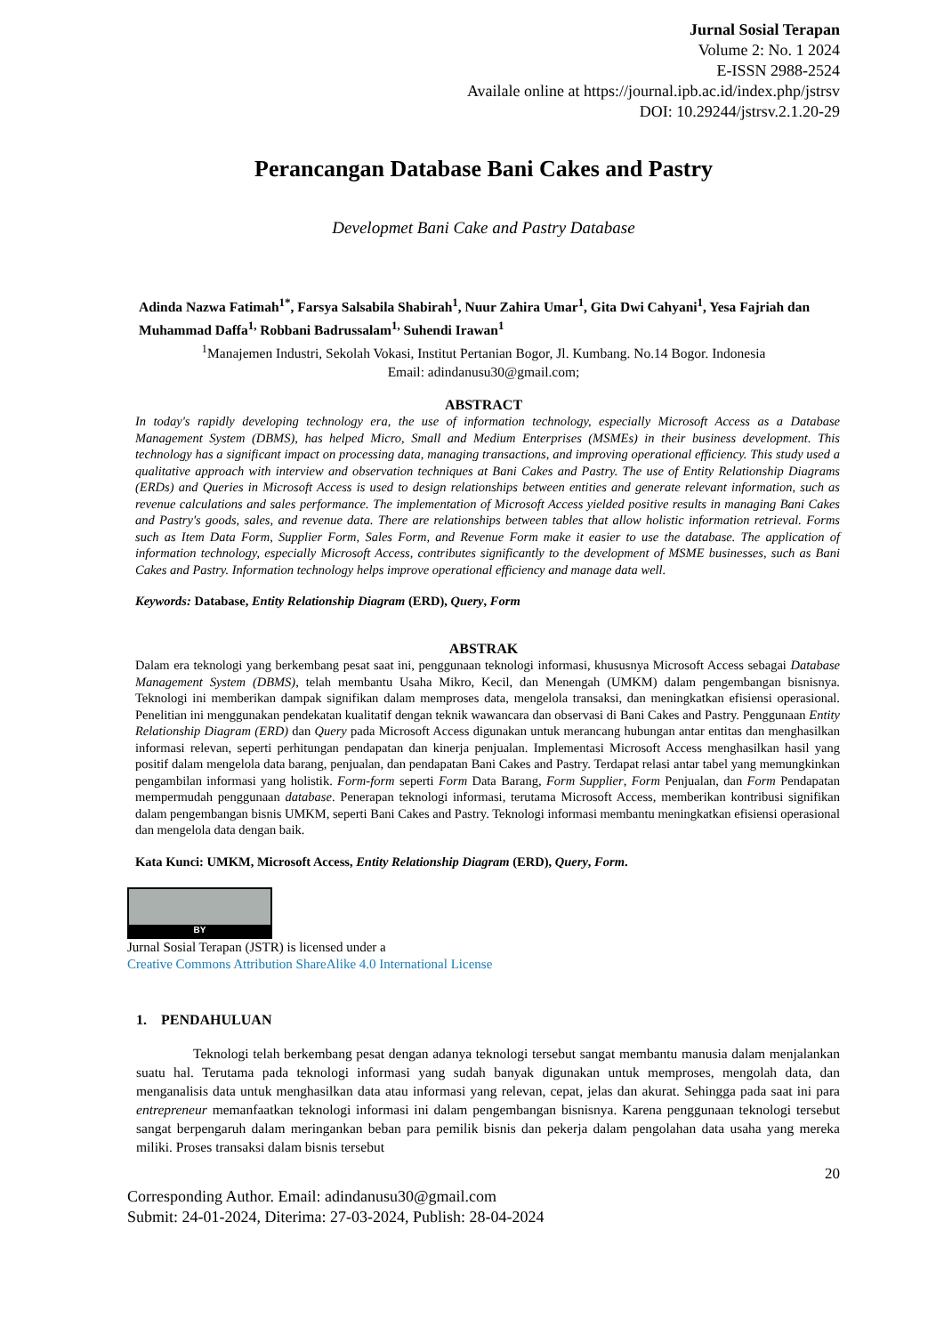Jurnal Sosial Terapan
Volume 2: No. 1 2024
E-ISSN 2988-2524
Availale online at https://journal.ipb.ac.id/index.php/jstrsv
DOI: 10.29244/jstrsv.2.1.20-29
Perancangan Database Bani Cakes and Pastry
Developmet Bani Cake and Pastry Database
Adinda Nazwa Fatimah<sup>1*</sup>, Farsya Salsabila Shabirah<sup>1</sup>, Nuur Zahira Umar<sup>1</sup>, Gita Dwi Cahyani<sup>1</sup>, Yesa Fajriah dan Muhammad Daffa<sup>1,</sup> Robbani Badrussalam<sup>1,</sup> Suhendi Irawan<sup>1</sup>
<sup>1</sup> Manajemen Industri, Sekolah Vokasi, Institut Pertanian Bogor, Jl. Kumbang. No.14 Bogor. Indonesia
Email: adindanusu30@gmail.com;
ABSTRACT
In today's rapidly developing technology era, the use of information technology, especially Microsoft Access as a Database Management System (DBMS), has helped Micro, Small and Medium Enterprises (MSMEs) in their business development. This technology has a significant impact on processing data, managing transactions, and improving operational efficiency. This study used a qualitative approach with interview and observation techniques at Bani Cakes and Pastry. The use of Entity Relationship Diagrams (ERDs) and Queries in Microsoft Access is used to design relationships between entities and generate relevant information, such as revenue calculations and sales performance. The implementation of Microsoft Access yielded positive results in managing Bani Cakes and Pastry's goods, sales, and revenue data. There are relationships between tables that allow holistic information retrieval. Forms such as Item Data Form, Supplier Form, Sales Form, and Revenue Form make it easier to use the database. The application of information technology, especially Microsoft Access, contributes significantly to the development of MSME businesses, such as Bani Cakes and Pastry. Information technology helps improve operational efficiency and manage data well.
Keywords: Database, Entity Relationship Diagram (ERD), Query, Form
ABSTRAK
Dalam era teknologi yang berkembang pesat saat ini, penggunaan teknologi informasi, khususnya Microsoft Access sebagai Database Management System (DBMS), telah membantu Usaha Mikro, Kecil, dan Menengah (UMKM) dalam pengembangan bisnisnya. Teknologi ini memberikan dampak signifikan dalam memproses data, mengelola transaksi, dan meningkatkan efisiensi operasional. Penelitian ini menggunakan pendekatan kualitatif dengan teknik wawancara dan observasi di Bani Cakes and Pastry. Penggunaan Entity Relationship Diagram (ERD) dan Query pada Microsoft Access digunakan untuk merancang hubungan antar entitas dan menghasilkan informasi relevan, seperti perhitungan pendapatan dan kinerja penjualan. Implementasi Microsoft Access menghasilkan hasil yang positif dalam mengelola data barang, penjualan, dan pendapatan Bani Cakes and Pastry. Terdapat relasi antar tabel yang memungkinkan pengambilan informasi yang holistik. Form-form seperti Form Data Barang, Form Supplier, Form Penjualan, dan Form Pendapatan mempermudah penggunaan database. Penerapan teknologi informasi, terutama Microsoft Access, memberikan kontribusi signifikan dalam pengembangan bisnis UMKM, seperti Bani Cakes and Pastry. Teknologi informasi membantu meningkatkan efisiensi operasional dan mengelola data dengan baik.
Kata Kunci: UMKM, Microsoft Access, Entity Relationship Diagram (ERD), Query, Form.
BY
Jurnal Sosial Terapan (JSTR) is licensed under a
Creative Commons Attribution ShareAlike 4.0 International License
1. PENDAHULUAN
Teknologi telah berkembang pesat dengan adanya teknologi tersebut sangat membantu manusia dalam menjalankan suatu hal. Terutama pada teknologi informasi yang sudah banyak digunakan untuk memproses, mengolah data, dan menganalisis data untuk menghasilkan data atau informasi yang relevan, cepat, jelas dan akurat. Sehingga pada saat ini para entrepreneur memanfaatkan teknologi informasi ini dalam pengembangan bisnisnya. Karena penggunaan teknologi tersebut sangat berpengaruh dalam meringankan beban para pemilik bisnis dan pekerja dalam pengolahan data usaha yang mereka miliki. Proses transaksi dalam bisnis tersebut
20
Corresponding Author. Email: adindanusu30@gmail.com
Submit: 24-01-2024, Diterima: 27-03-2024, Publish: 28-04-2024